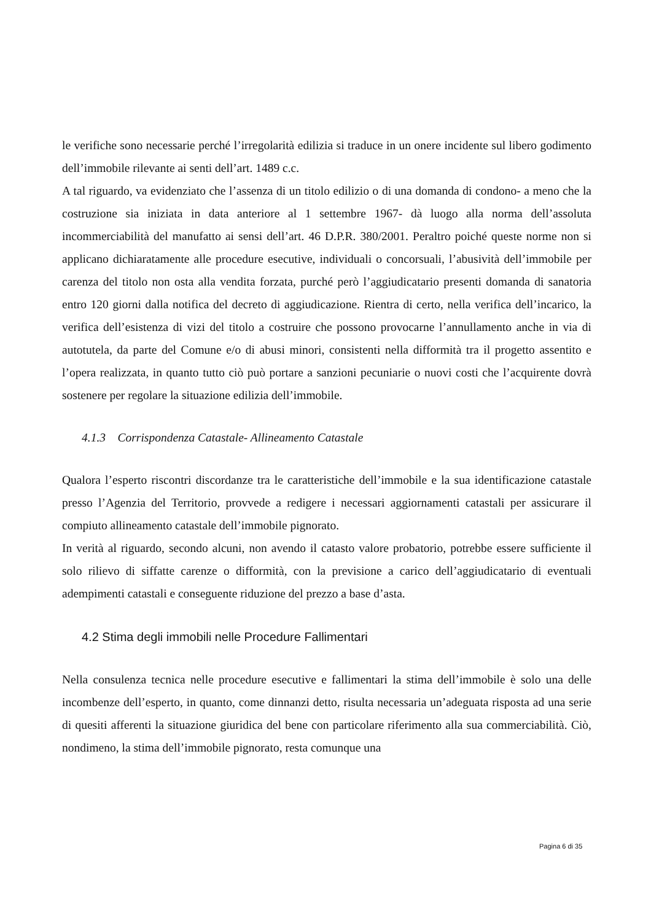le verifiche sono necessarie perché l’irregolarità edilizia si traduce in un onere incidente sul libero godimento dell’immobile rilevante ai senti dell’art. 1489 c.c.
A tal riguardo, va evidenziato che l’assenza di un titolo edilizio o di una domanda di condono- a meno che la costruzione sia iniziata in data anteriore al 1 settembre 1967- dà luogo alla norma dell’assoluta incommerciabilità del manufatto ai sensi dell’art. 46 D.P.R. 380/2001. Peraltro poiché queste norme non si applicano dichiaratamente alle procedure esecutive, individuali o concorsuali, l’abusività dell’immobile per carenza del titolo non osta alla vendita forzata, purché però l’aggiudicatario presenti domanda di sanatoria entro 120 giorni dalla notifica del decreto di aggiudicazione. Rientra di certo, nella verifica dell’incarico, la verifica dell’esistenza di vizi del titolo a costruire che possono provocarne l’annullamento anche in via di autotutela, da parte del Comune e/o di abusi minori, consistenti nella difformità tra il progetto assentito e l’opera realizzata, in quanto tutto ciò può portare a sanzioni pecuniarie o nuovi costi che l’acquirente dovrà sostenere per regolare la situazione edilizia dell’immobile.
4.1.3 Corrispondenza Catastale- Allineamento Catastale
Qualora l’esperto riscontri discordanze tra le caratteristiche dell’immobile e la sua identificazione catastale presso l’Agenzia del Territorio, provvede a redigere i necessari aggiornamenti catastali per assicurare il compiuto allineamento catastale dell’immobile pignorato.
In verità al riguardo, secondo alcuni, non avendo il catasto valore probatorio, potrebbe essere sufficiente il solo rilievo di siffatte carenze o difformità, con la previsione a carico dell’aggiudicatario di eventuali adempimenti catastali e conseguente riduzione del prezzo a base d’asta.
4.2 Stima degli immobili nelle Procedure Fallimentari
Nella consulenza tecnica nelle procedure esecutive e fallimentari la stima dell’immobile è solo una delle incombenze dell’esperto, in quanto, come dinnanzi detto, risulta necessaria un’adeguata risposta ad una serie di quesiti afferenti la situazione giuridica del bene con particolare riferimento alla sua commerciabilità. Ciò, nondimeno, la stima dell’immobile pignorato, resta comunque una
Pagina 6 di 35